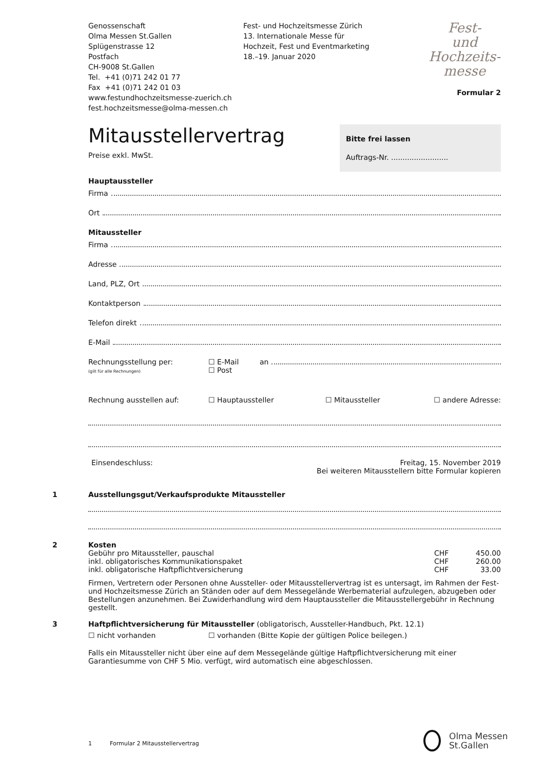Genossenschaft
Olma Messen St.Gallen
Splügenstrasse 12
Postfach
CH-9008 St.Gallen
Tel. +41 (0)71 242 01 77
Fax +41 (0)71 242 01 03
www.festundhochzeitsmesse-zuerich.ch
fest.hochzeitsmesse@olma-messen.ch
Fest- und Hochzeitsmesse Zürich
13. Internationale Messe für
Hochzeit, Fest und Eventmarketing
18.–19. Januar 2020
Fest-
und
Hochzeits-
messe
Formular 2
Mitausstellervertrag
Preise exkl. MwSt.
Bitte frei lassen
Auftrags-Nr. .........................
Hauptaussteller
Firma
Ort
Mitaussteller
Firma
Adresse
Land, PLZ, Ort
Kontaktperson
Telefon direkt
E-Mail
Rechnungsstellung per:
(gilt für alle Rechnungen)
☐ E-Mail
☐ Post
an
Rechnung ausstellen auf: ☐ Hauptaussteller ☐ Mitaussteller ☐ andere Adresse:
Einsendeschluss: Freitag, 15. November 2019
Bei weiteren Mitausstellern bitte Formular kopieren
1 Ausstellungsgut/Verkaufsprodukte Mitaussteller
2 Kosten
Gebühr pro Mitaussteller, pauschal
CHF 450.00
inkl. obligatorisches Kommunikationspaket
CHF 260.00
inkl. obligatorische Haftpflichtversicherung
CHF 33.00
Firmen, Vertretern oder Personen ohne Aussteller- oder Mitausstellervertrag ist es untersagt, im Rahmen der Fest- und Hochzeitsmesse Zürich an Ständen oder auf dem Messegelände Werbematerial aufzulegen, abzugeben oder Bestellungen anzunehmen. Bei Zuwiderhandlung wird dem Hauptaussteller die Mitausstellergebühr in Rechnung gestellt.
3 Haftpflichtversicherung für Mitaussteller (obligatorisch, Aussteller-Handbuch, Pkt. 12.1)
☐ nicht vorhanden ☐ vorhanden (Bitte Kopie der gültigen Police beilegen.)
Falls ein Mitaussteller nicht über eine auf dem Messegelände gültige Haftpflichtversicherung mit einer Garantiesumme von CHF 5 Mio. verfügt, wird automatisch eine abgeschlossen.
1 Formular 2 Mitausstellervertrag
Olma Messen
St.Gallen